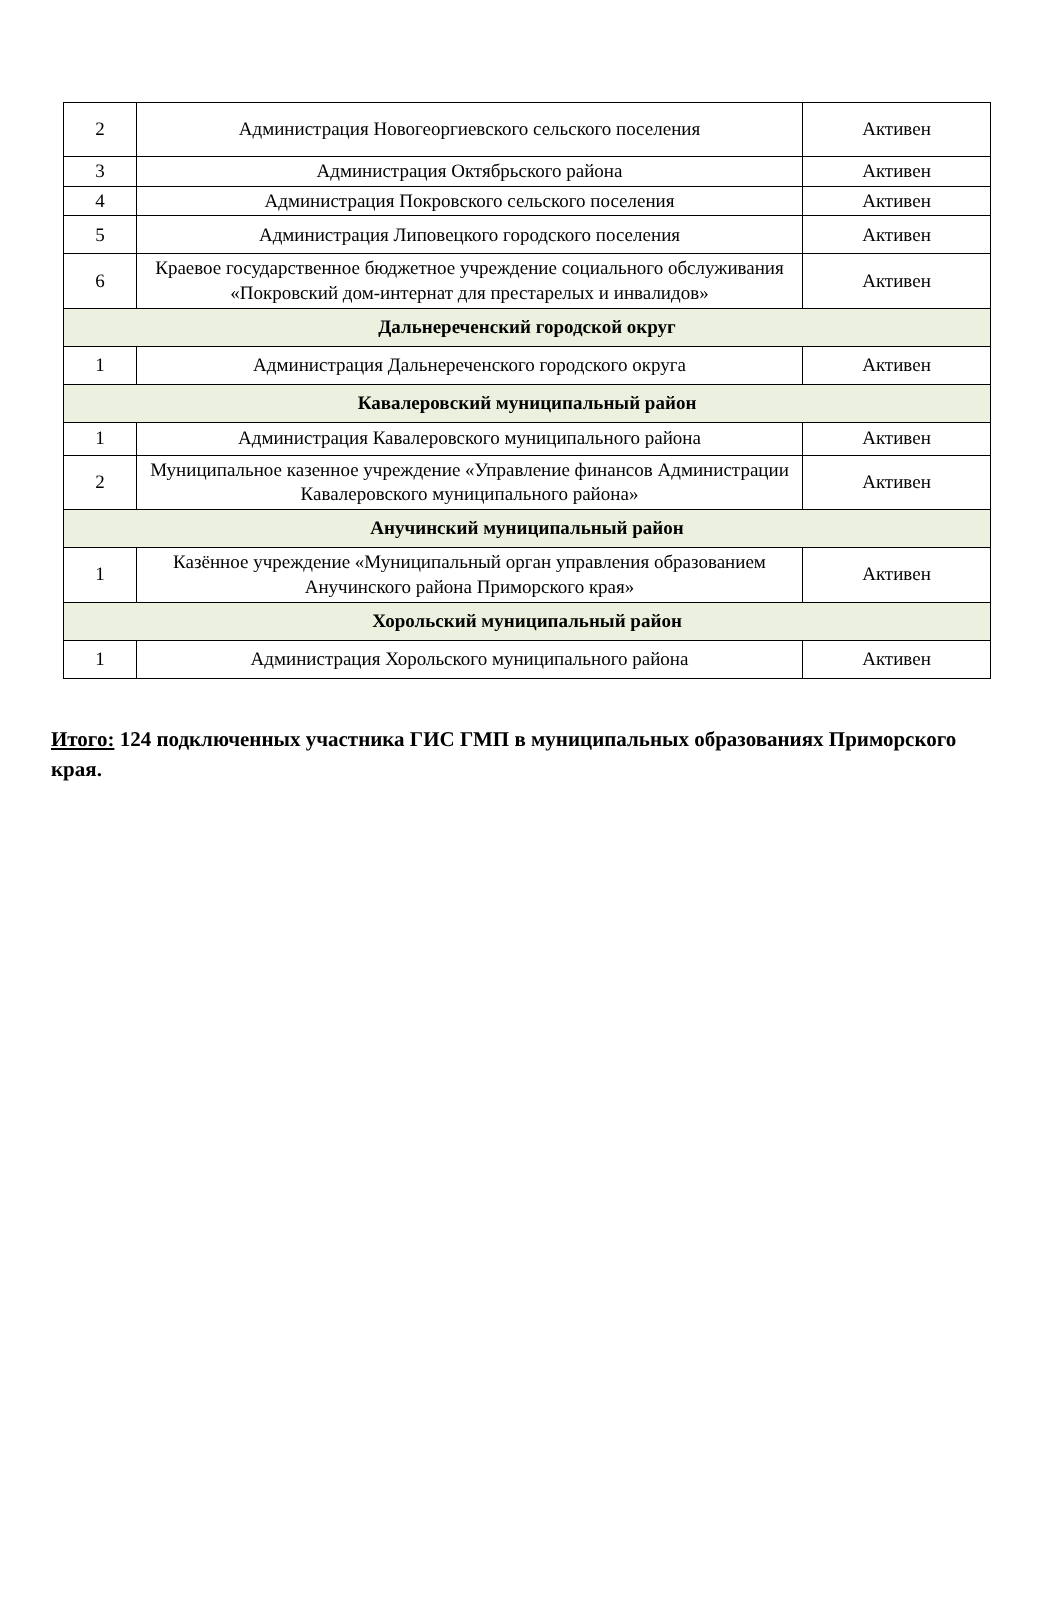| 2 | Администрация Новогеоргиевского сельского поселения | Активен |
| 3 | Администрация Октябрьского района | Активен |
| 4 | Администрация Покровского сельского поселения | Активен |
| 5 | Администрация Липовецкого городского поселения | Активен |
| 6 | Краевое государственное бюджетное учреждение социального обслуживания «Покровский дом-интернат для престарелых и инвалидов» | Активен |
| Дальнереченский городской округ | | |
| 1 | Администрация Дальнереченского городского округа | Активен |
| Кавалеровский муниципальный район | | |
| 1 | Администрация Кавалеровского муниципального района | Активен |
| 2 | Муниципальное казенное учреждение «Управление финансов Администрации Кавалеровского муниципального района» | Активен |
| Анучинский муниципальный район | | |
| 1 | Казённое учреждение «Муниципальный орган управления образованием Анучинского района Приморского края» | Активен |
| Хорольский муниципальный район | | |
| 1 | Администрация Хорольского муниципального района | Активен |
Итого: 124 подключенных участника ГИС ГМП в муниципальных образованиях Приморского края.